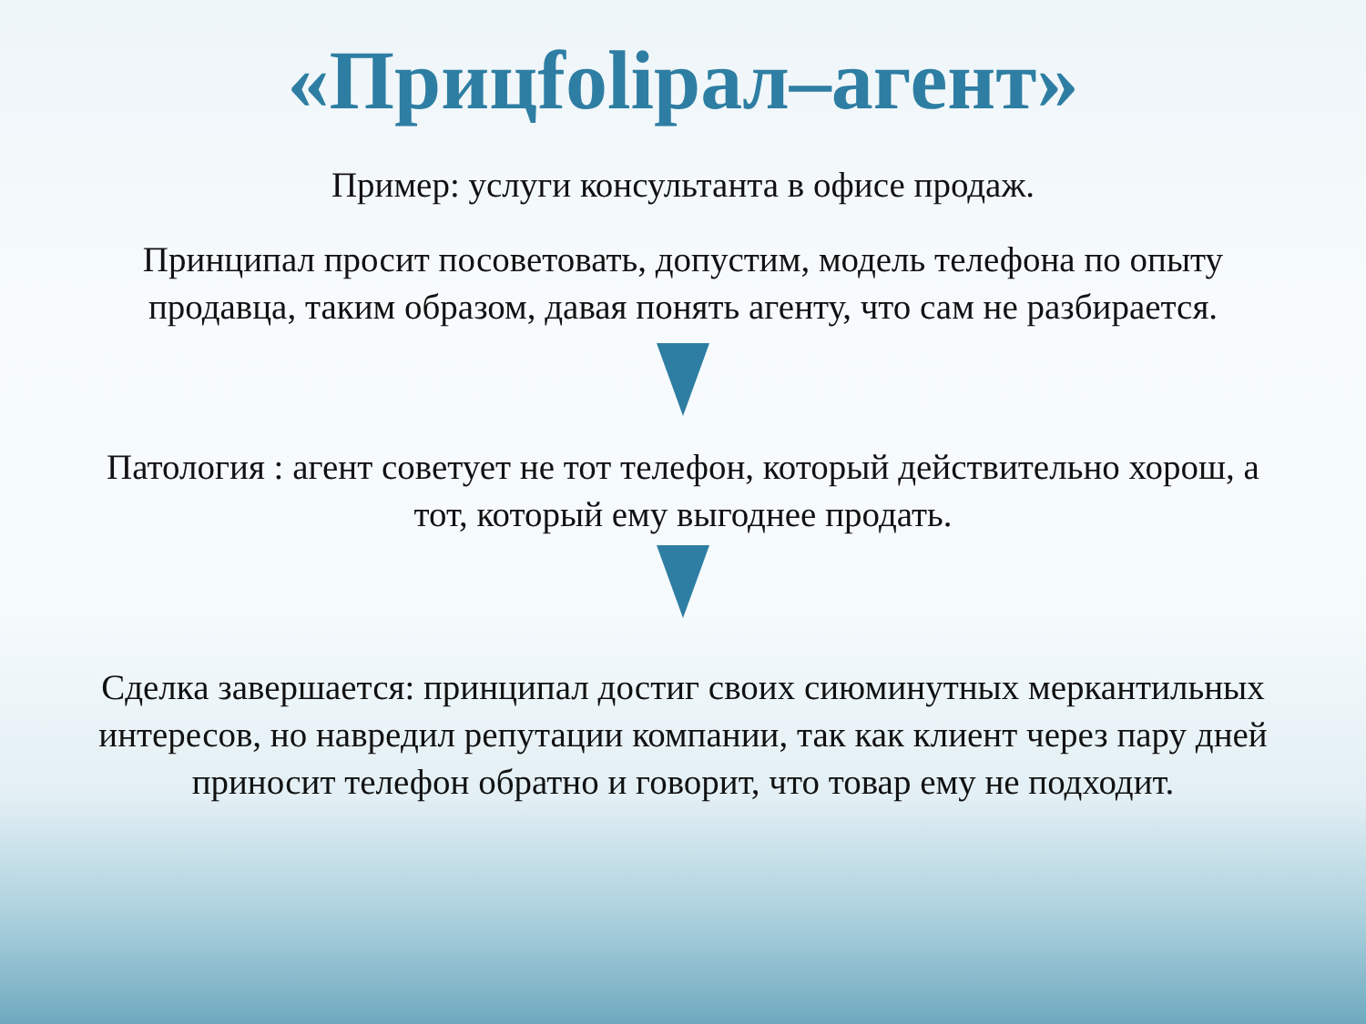«Прицfolipaл–агент»
Пример: услуги консультанта в офисе продаж.
Принципал просит посоветовать, допустим, модель телефона по опыту продавца, таким образом, давая понять агенту, что сам не разбирается.
Патология : агент советует не тот телефон, который действительно хорош, а тот, который ему выгоднее продать.
Сделка завершается: принципал достиг своих сиюминутных меркантильных интересов, но навредил репутации компании, так как клиент через пару дней приносит телефон обратно и говорит, что товар ему не подходит.